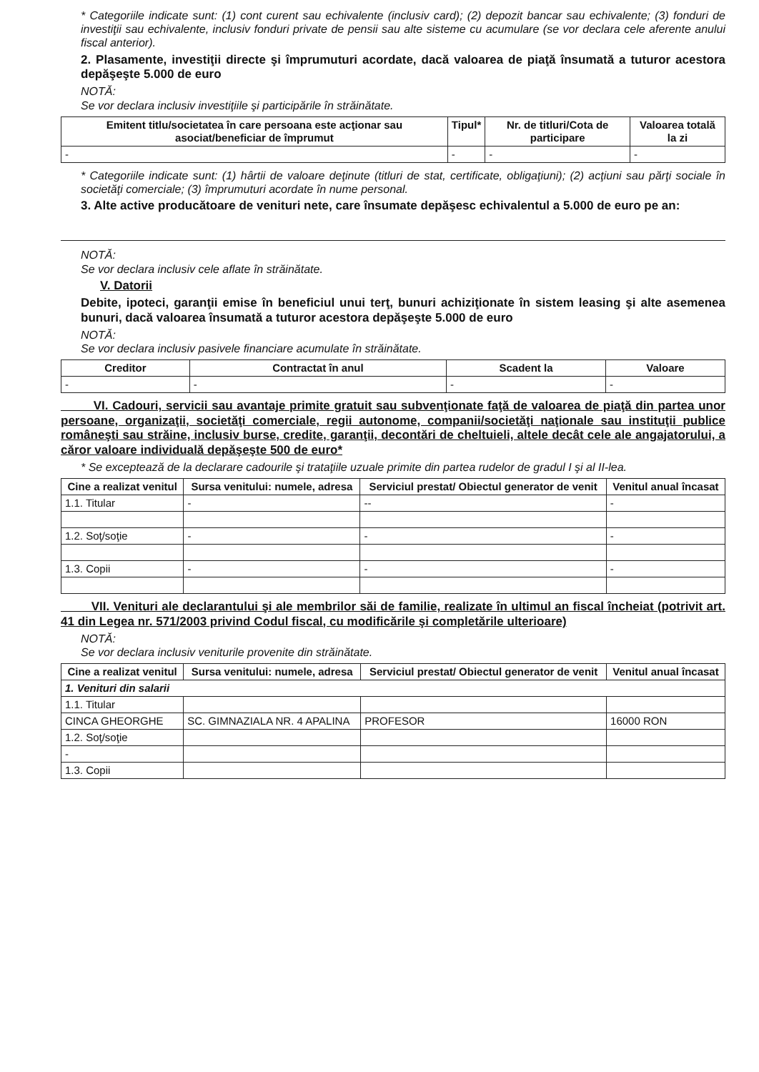* Categoriile indicate sunt: (1) cont curent sau echivalente (inclusiv card); (2) depozit bancar sau echivalente; (3) fonduri de investiţii sau echivalente, inclusiv fonduri private de pensii sau alte sisteme cu acumulare (se vor declara cele aferente anului fiscal anterior).
2. Plasamente, investiţii directe şi împrumuturi acordate, dacă valoarea de piaţă însumată a tuturor acestora depăşeşte 5.000 de euro
NOTĂ:
Se vor declara inclusiv investiţiile şi participările în străinătate.
| Emitent titlu/societatea în care persoana este acţionar sau asociat/beneficiar de împrumut | Tipul* | Nr. de titluri/Cota de participare | Valoarea totală la zi |
| --- | --- | --- | --- |
| - | - | - | - |
* Categoriile indicate sunt: (1) hârtii de valoare deţinute (titluri de stat, certificate, obligaţiuni); (2) acţiuni sau părţi sociale în societăţi comerciale; (3) împrumuturi acordate în nume personal.
3. Alte active producătoare de venituri nete, care însumate depăşesc echivalentul a 5.000 de euro pe an:
NOTĂ:
Se vor declara inclusiv cele aflate în străinătate.
V. Datorii
Debite, ipoteci, garanţii emise în beneficiul unui terţ, bunuri achiziţionate în sistem leasing şi alte asemenea bunuri, dacă valoarea însumată a tuturor acestora depăşeşte 5.000 de euro
NOTĂ:
Se vor declara inclusiv pasivele financiare acumulate în străinătate.
| Creditor | Contractat în anul | Scadent la | Valoare |
| --- | --- | --- | --- |
| - | - | - | - |
VI. Cadouri, servicii sau avantaje primite gratuit sau subvenţionate faţă de valoarea de piaţă din partea unor persoane, organizaţii, societăţi comerciale, regii autonome, companii/societăţi naţionale sau instituţii publice româneşti sau străine, inclusiv burse, credite, garanţii, decontări de cheltuieli, altele decât cele ale angajatorului, a căror valoare individuală depăşeşte 500 de euro*
* Se exceptează de la declarare cadourile şi trataţiile uzuale primite din partea rudelor de gradul I şi al II-lea.
| Cine a realizat venitul | Sursa venitului: numele, adresa | Serviciul prestat/ Obiectul generator de venit | Venitul anual încasat |
| --- | --- | --- | --- |
| 1.1. Titular | - | -- | - |
| 1.2. Soţ/soţie | - | - | - |
| 1.3. Copii | - | - | - |
VII. Venituri ale declarantului şi ale membrilor săi de familie, realizate în ultimul an fiscal încheiat (potrivit art. 41 din Legea nr. 571/2003 privind Codul fiscal, cu modificările şi completările ulterioare)
NOTĂ:
Se vor declara inclusiv veniturile provenite din străinătate.
| Cine a realizat venitul | Sursa venitului: numele, adresa | Serviciul prestat/ Obiectul generator de venit | Venitul anual încasat |
| --- | --- | --- | --- |
| 1. Venituri din salarii | | | |
| 1.1. Titular | | | |
| CINCA GHEORGHE | SC. GIMNAZIALA NR. 4 APALINA | PROFESOR | 16000 RON |
| 1.2. Soţ/soţie | | | |
| - | | | |
| 1.3. Copii | | | |